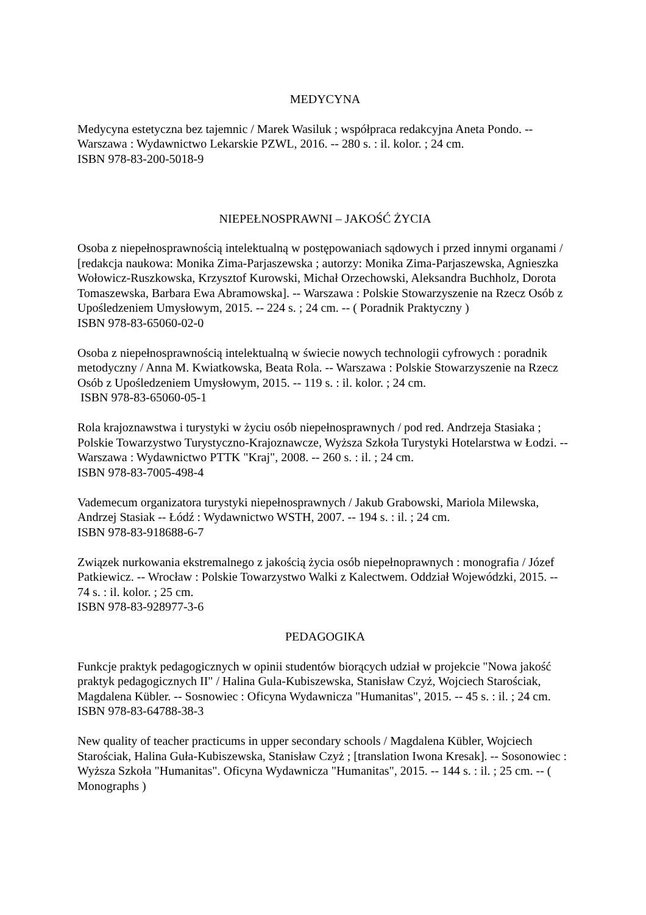MEDYCYNA
Medycyna estetyczna bez tajemnic / Marek Wasiluk ; współpraca redakcyjna Aneta Pondo. -- Warszawa : Wydawnictwo Lekarskie PZWL, 2016. -- 280 s. : il. kolor. ; 24 cm.
ISBN 978-83-200-5018-9
NIEPEŁNOSPRAWNI – JAKOŚĆ ŻYCIA
Osoba z niepełnosprawnością intelektualną w postępowaniach sądowych i przed innymi organami / [redakcja naukowa: Monika Zima-Parjaszewska ; autorzy: Monika Zima-Parjaszewska, Agnieszka Wołowicz-Ruszkowska, Krzysztof Kurowski, Michał Orzechowski, Aleksandra Buchholz, Dorota Tomaszewska, Barbara Ewa Abramowska]. -- Warszawa : Polskie Stowarzyszenie na Rzecz Osób z Upośledzeniem Umysłowym, 2015. -- 224 s. ; 24 cm. -- ( Poradnik Praktyczny )
ISBN 978-83-65060-02-0
Osoba z niepełnosprawnością intelektualną w świecie nowych technologii cyfrowych : poradnik metodyczny / Anna M. Kwiatkowska, Beata Rola. -- Warszawa : Polskie Stowarzyszenie na Rzecz Osób z Upośledzeniem Umysłowym, 2015. -- 119 s. : il. kolor. ; 24 cm.
ISBN 978-83-65060-05-1
Rola krajoznawstwa i turystyki w życiu osób niepełnosprawnych / pod red. Andrzeja Stasiaka ; Polskie Towarzystwo Turystyczno-Krajoznawcze, Wyższa Szkoła Turystyki Hotelarstwa w Łodzi. -- Warszawa : Wydawnictwo PTTK "Kraj", 2008. -- 260 s. : il. ; 24 cm.
ISBN 978-83-7005-498-4
Vademecum organizatora turystyki niepełnosprawnych / Jakub Grabowski, Mariola Milewska, Andrzej Stasiak -- Łódź : Wydawnictwo WSTH, 2007. -- 194 s. : il. ; 24 cm.
ISBN 978-83-918688-6-7
Związek nurkowania ekstremalnego z jakością życia osób niepełnoprawnych : monografia / Józef Patkiewicz. -- Wrocław : Polskie Towarzystwo Walki z Kalectwem. Oddział Wojewódzki, 2015. -- 74 s. : il. kolor. ; 25 cm.
ISBN 978-83-928977-3-6
PEDAGOGIKA
Funkcje praktyk pedagogicznych w opinii studentów biorących udział w projekcie "Nowa jakość praktyk pedagogicznych II" / Halina Gula-Kubiszewska, Stanisław Czyż, Wojciech Starościak, Magdalena Kübler. -- Sosnowiec : Oficyna Wydawnicza "Humanitas", 2015. -- 45 s. : il. ; 24 cm.
ISBN 978-83-64788-38-3
New quality of teacher practicums in upper secondary schools / Magdalena Kübler, Wojciech Starościak, Halina Guła-Kubiszewska, Stanisław Czyż ; [translation Iwona Kresak]. -- Sosonowiec : Wyższa Szkoła "Humanitas". Oficyna Wydawnicza "Humanitas", 2015. -- 144 s. : il. ; 25 cm. -- ( Monographs )